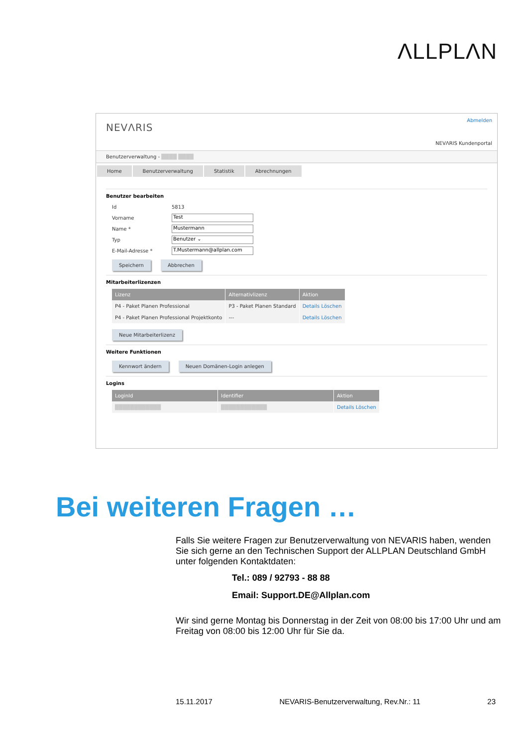ΛLLPLΛN
NEVΛRIS
Abmelden
NEVΛRIS Kundenportal
Benutzerverwaltung - ████ ████
Home Benutzerverwaltung Statistik Abrechnungen
Benutzer bearbeiten
Id 5813
Vorname
Test
Name *
Mustermann
Typ
Benutzer ⌄
E-Mail-Adresse *
T.Mustermann@allplan.com
Speichern Abbrechen
Mitarbeiterlizenzen
| Lizenz | Alternativlizenz | Aktion |
| --- | --- | --- |
| P4 - Paket Planen Professional | P3 - Paket Planen Standard | Details Löschen |
| P4 - Paket Planen Professional Projektkonto | --- | Details Löschen |
Neue Mitarbeiterlizenz
Weitere Funktionen
Kennwort ändern Neuen Domänen-Login anlegen
Logins
| LoginId | Identifier | Aktion |
| --- | --- | --- |
| ████████████ | ████████████ | Details Löschen |
Bei weiteren Fragen …
Falls Sie weitere Fragen zur Benutzerverwaltung von NEVARIS haben, wenden Sie sich gerne an den Technischen Support der ALLPLAN Deutschland GmbH unter folgenden Kontaktdaten:
Tel.: 089 / 92793 - 88 88
Email: Support.DE@Allplan.com
Wir sind gerne Montag bis Donnerstag in der Zeit von 08:00 bis 17:00 Uhr und am Freitag von 08:00 bis 12:00 Uhr für Sie da.
15.11.2017 NEVARIS-Benutzerverwaltung, Rev.Nr.: 11 23